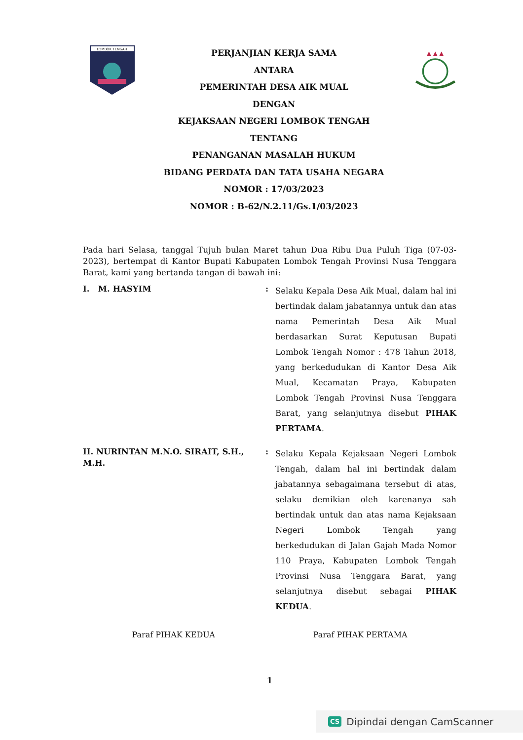LOMBOK TENGAH
PERJANJIAN KERJA SAMA
ANTARA
PEMERINTAH DESA AIK MUAL
DENGAN
KEJAKSAAN NEGERI LOMBOK TENGAH
TENTANG
PENANGANAN MASALAH HUKUM
BIDANG PERDATA DAN TATA USAHA NEGARA
NOMOR : 17/03/2023
NOMOR : B-62/N.2.11/Gs.1/03/2023
▲ ▲ ▲
Pada hari Selasa, tanggal Tujuh bulan Maret tahun Dua Ribu Dua Puluh Tiga (07-03-2023), bertempat di Kantor Bupati Kabupaten Lombok Tengah Provinsi Nusa Tenggara Barat, kami yang bertanda tangan di bawah ini:
I. M. HASYIM :
Selaku Kepala Desa Aik Mual, dalam hal ini bertindak dalam jabatannya untuk dan atas nama Pemerintah Desa Aik Mual berdasarkan Surat Keputusan Bupati Lombok Tengah Nomor : 478 Tahun 2018, yang berkedudukan di Kantor Desa Aik Mual, Kecamatan Praya, Kabupaten Lombok Tengah Provinsi Nusa Tenggara Barat, yang selanjutnya disebut PIHAK PERTAMA.
II. NURINTAN M.N.O. SIRAIT, S.H., M.H.
:
Selaku Kepala Kejaksaan Negeri Lombok Tengah, dalam hal ini bertindak dalam jabatannya sebagaimana tersebut di atas, selaku demikian oleh karenanya sah bertindak untuk dan atas nama Kejaksaan Negeri Lombok Tengah yang berkedudukan di Jalan Gajah Mada Nomor 110 Praya, Kabupaten Lombok Tengah Provinsi Nusa Tenggara Barat, yang selanjutnya disebut sebagai PIHAK KEDUA.
Paraf PIHAK KEDUA Paraf PIHAK PERTAMA
1
CS Dipindai dengan CamScanner